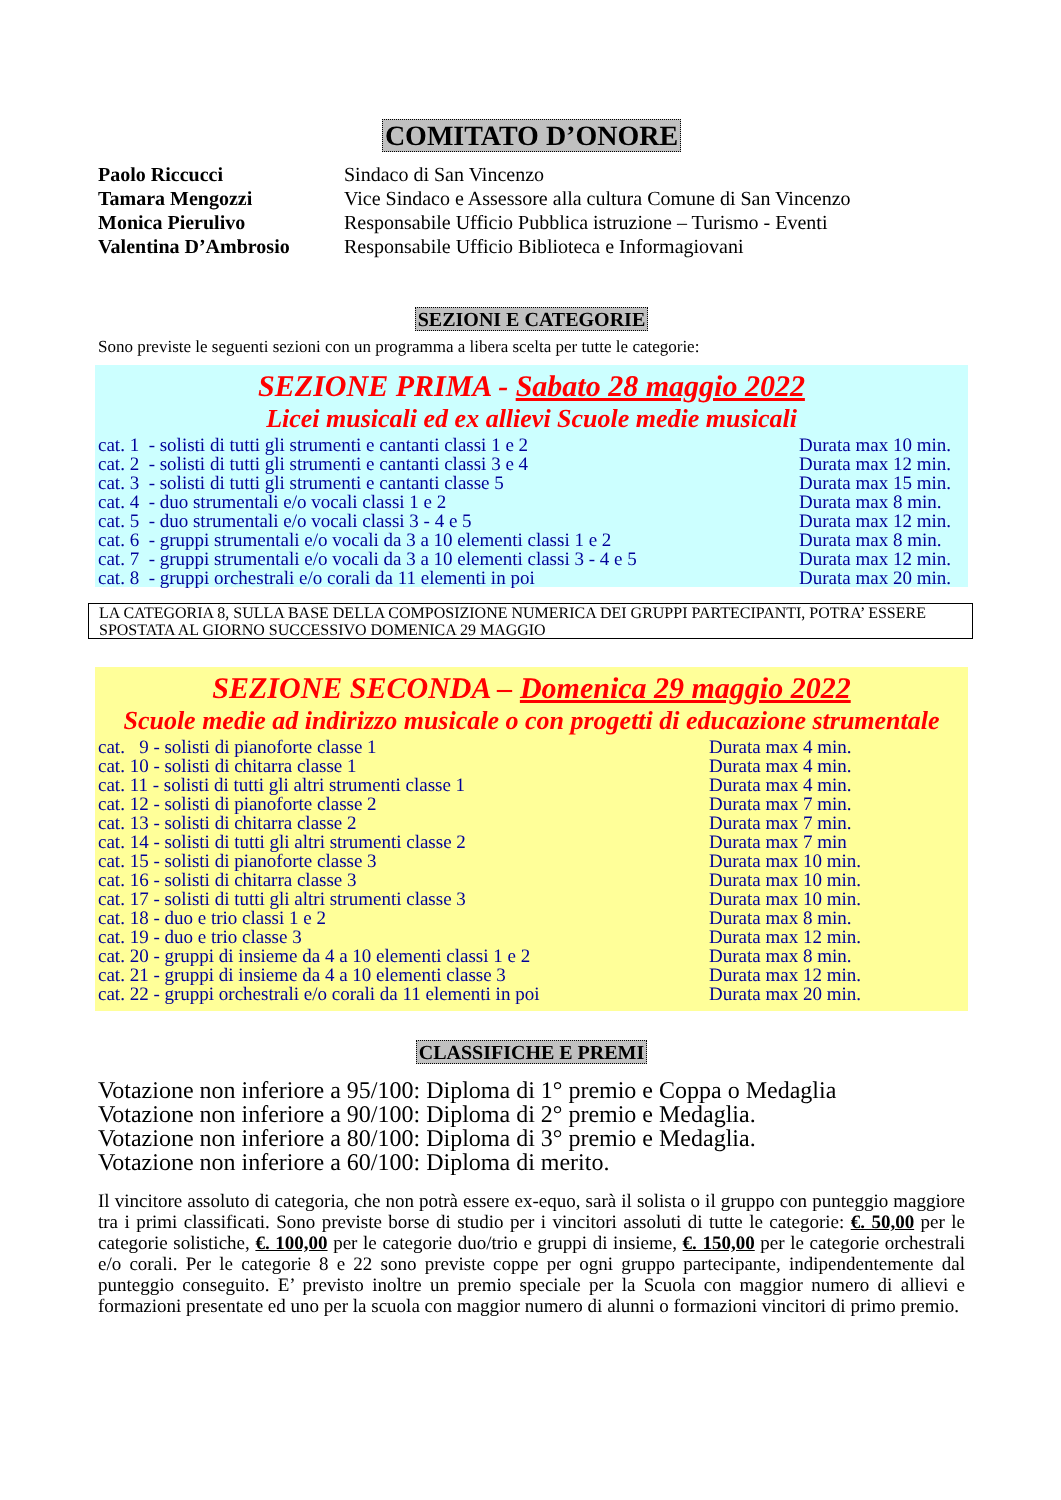COMITATO D’ONORE
| Paolo Riccucci | Sindaco di San Vincenzo |
| Tamara Mengozzi | Vice Sindaco e Assessore alla cultura Comune di San Vincenzo |
| Monica Pierulivo | Responsabile Ufficio Pubblica istruzione – Turismo - Eventi |
| Valentina D’Ambrosio | Responsabile Ufficio Biblioteca e Informagiovani |
SEZIONI E CATEGORIE
Sono previste le seguenti sezioni con un programma a libera scelta per tutte le categorie:
SEZIONE PRIMA - Sabato 28 maggio 2022
Licei musicali ed ex allievi Scuole medie musicali
| cat. 1 - solisti di tutti gli strumenti e cantanti classi 1 e 2 | Durata max 10 min. |
| cat. 2 - solisti di tutti gli strumenti e cantanti classi 3 e 4 | Durata max 12 min. |
| cat. 3 - solisti di tutti gli strumenti e cantanti classe 5 | Durata max 15 min. |
| cat. 4 - duo strumentali e/o vocali classi 1 e 2 | Durata max 8 min. |
| cat. 5 - duo strumentali e/o vocali classi 3 - 4 e 5 | Durata max 12 min. |
| cat. 6 - gruppi strumentali e/o vocali da 3 a 10 elementi classi 1 e 2 | Durata max 8 min. |
| cat. 7 - gruppi strumentali e/o vocali da 3 a 10 elementi classi 3 - 4 e 5 | Durata max 12 min. |
| cat. 8 - gruppi orchestrali e/o corali da 11 elementi in poi | Durata max 20 min. |
LA CATEGORIA 8, SULLA BASE DELLA COMPOSIZIONE NUMERICA DEI GRUPPI PARTECIPANTI, POTRA’ ESSERE SPOSTATA AL GIORNO SUCCESSIVO DOMENICA 29 MAGGIO
SEZIONE SECONDA – Domenica 29 maggio 2022
Scuole medie ad indirizzo musicale o con progetti di educazione strumentale
| cat. 9 - solisti di pianoforte classe 1 | Durata max 4 min. |
| cat. 10 - solisti di chitarra classe 1 | Durata max 4 min. |
| cat. 11 - solisti di tutti gli altri strumenti classe 1 | Durata max 4 min. |
| cat. 12 - solisti di pianoforte classe 2 | Durata max 7 min. |
| cat. 13 - solisti di chitarra classe 2 | Durata max 7 min. |
| cat. 14 - solisti di tutti gli altri strumenti classe 2 | Durata max 7 min |
| cat. 15 - solisti di pianoforte classe 3 | Durata max 10 min. |
| cat. 16 - solisti di chitarra classe 3 | Durata max 10 min. |
| cat. 17 - solisti di tutti gli altri strumenti classe 3 | Durata max 10 min. |
| cat. 18 - duo e trio classi 1 e 2 | Durata max 8 min. |
| cat. 19 - duo e trio classe 3 | Durata max 12 min. |
| cat. 20 - gruppi di insieme da 4 a 10 elementi classi 1 e 2 | Durata max 8 min. |
| cat. 21 - gruppi di insieme da 4 a 10 elementi classe 3 | Durata max 12 min. |
| cat. 22 - gruppi orchestrali e/o corali da 11 elementi in poi | Durata max 20 min. |
CLASSIFICHE E PREMI
Votazione non inferiore a 95/100: Diploma di 1° premio e Coppa o Medaglia
Votazione non inferiore a 90/100: Diploma di 2° premio e Medaglia.
Votazione non inferiore a 80/100: Diploma di 3° premio e Medaglia.
Votazione non inferiore a 60/100: Diploma di merito.
Il vincitore assoluto di categoria, che non potrà essere ex-equo, sarà il solista o il gruppo con punteggio maggiore tra i primi classificati. Sono previste borse di studio per i vincitori assoluti di tutte le categorie: €. 50,00 per le categorie solistiche, €. 100,00 per le categorie duo/trio e gruppi di insieme, €. 150,00 per le categorie orchestrali e/o corali. Per le categorie 8 e 22 sono previste coppe per ogni gruppo partecipante, indipendentemente dal punteggio conseguito. E’ previsto inoltre un premio speciale per la Scuola con maggior numero di allievi e formazioni presentate ed uno per la scuola con maggior numero di alunni o formazioni vincitori di primo premio.